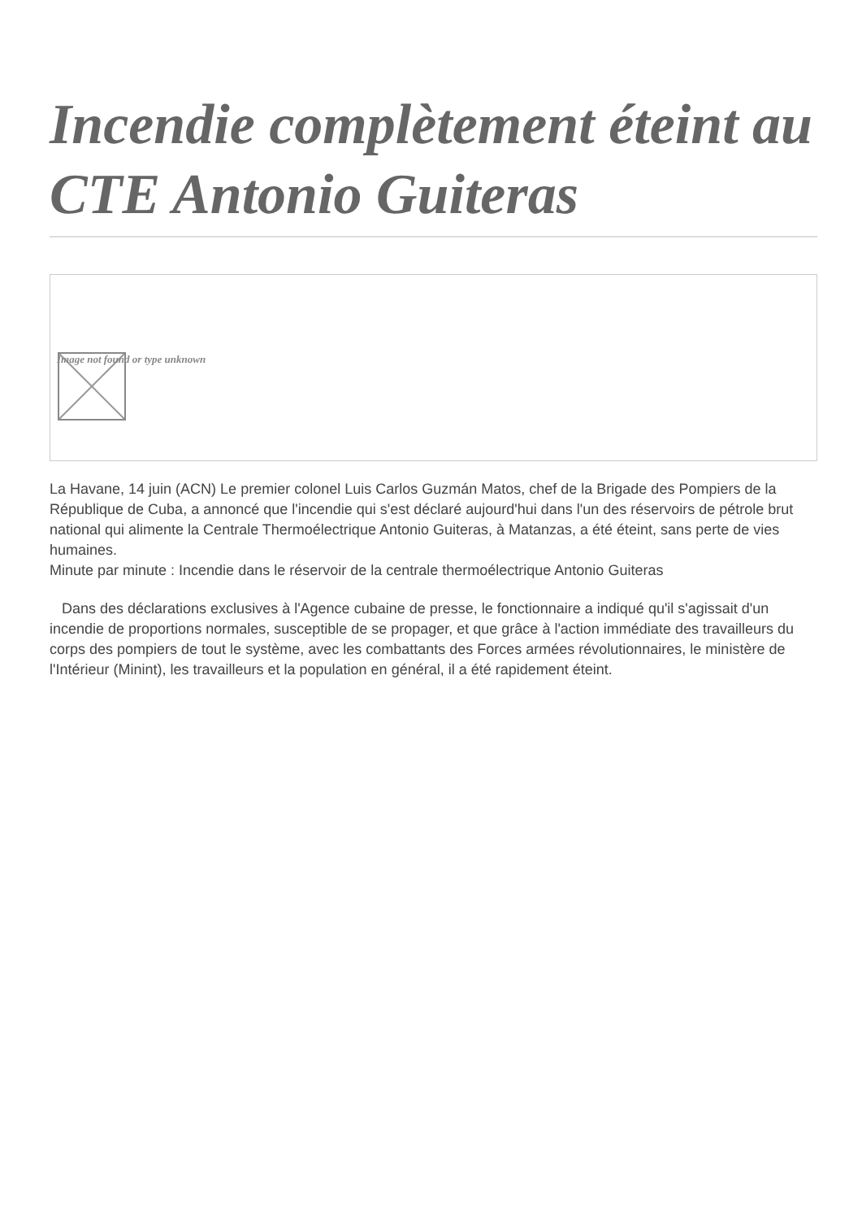Incendie complètement éteint au CTE Antonio Guiteras
Image not found or type unknown
La Havane, 14 juin (ACN) Le premier colonel Luis Carlos Guzmán Matos, chef de la Brigade des Pompiers de la République de Cuba, a annoncé que l'incendie qui s'est déclaré aujourd'hui dans l'un des réservoirs de pétrole brut national qui alimente la Centrale Thermoélectrique Antonio Guiteras, à Matanzas, a été éteint, sans perte de vies humaines.
Minute par minute : Incendie dans le réservoir de la centrale thermoélectrique Antonio Guiteras
Dans des déclarations exclusives à l'Agence cubaine de presse, le fonctionnaire a indiqué qu'il s'agissait d'un incendie de proportions normales, susceptible de se propager, et que grâce à l'action immédiate des travailleurs du corps des pompiers de tout le système, avec les combattants des Forces armées révolutionnaires, le ministère de l'Intérieur (Minint), les travailleurs et la population en général, il a été rapidement éteint.